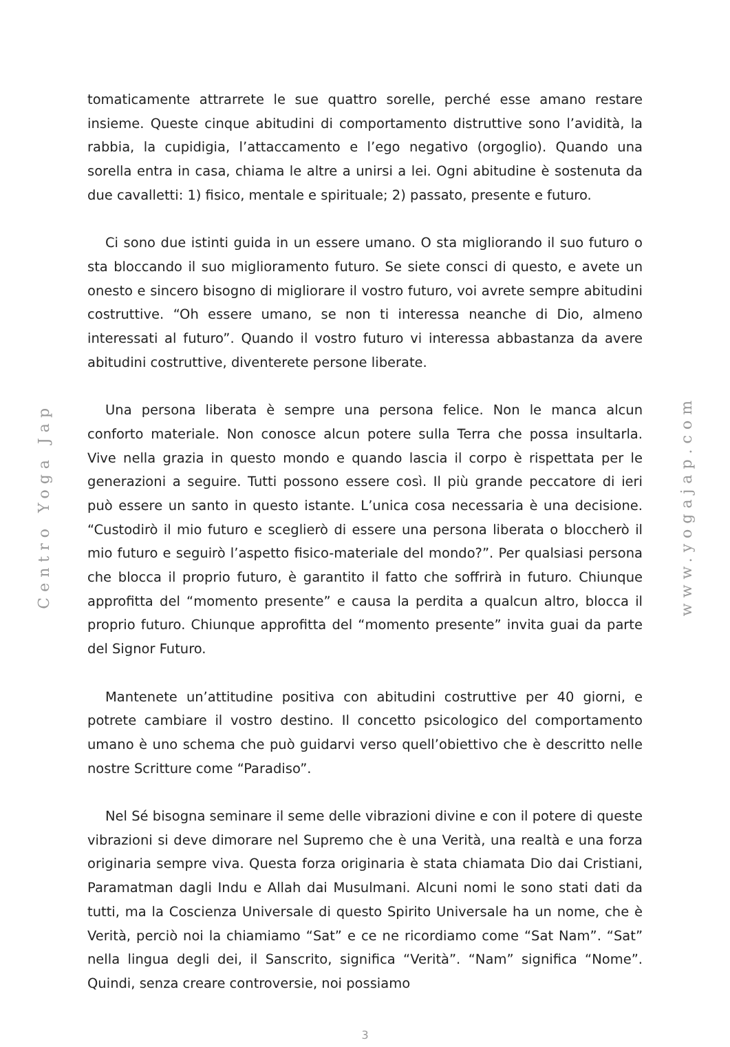Centro Yoga Jap
tomaticamente attrarrete le sue quattro sorelle, perché esse amano restare insieme. Queste cinque abitudini di comportamento distruttive sono l’avidità, la rabbia, la cupidigia, l’attaccamento e l’ego negativo (orgoglio). Quando una sorella entra in casa, chiama le altre a unirsi a lei. Ogni abitudine è sostenuta da due cavalletti: 1) fisico, mentale e spirituale; 2) passato, presente e futuro.
Ci sono due istinti guida in un essere umano. O sta migliorando il suo futuro o sta bloccando il suo miglioramento futuro. Se siete consci di questo, e avete un onesto e sincero bisogno di migliorare il vostro futuro, voi avrete sempre abitudini costruttive. “Oh essere umano, se non ti interessa neanche di Dio, almeno interessati al futuro”. Quando il vostro futuro vi interessa abbastanza da avere abitudini costruttive, diventerete persone liberate.
Una persona liberata è sempre una persona felice. Non le manca alcun conforto materiale. Non conosce alcun potere sulla Terra che possa insultarla. Vive nella grazia in questo mondo e quando lascia il corpo è rispettata per le generazioni a seguire. Tutti possono essere così. Il più grande peccatore di ieri può essere un santo in questo istante. L’unica cosa necessaria è una decisione. “Custodirò il mio futuro e sceglierò di essere una persona liberata o bloccherò il mio futuro e seguirò l’aspetto fisico-materiale del mondo?”. Per qualsiasi persona che blocca il proprio futuro, è garantito il fatto che soffrirà in futuro. Chiunque approfitta del “momento presente” e causa la perdita a qualcun altro, blocca il proprio futuro. Chiunque approfitta del “momento presente” invita guai da parte del Signor Futuro.
Mantenete un’attitudine positiva con abitudini costruttive per 40 giorni, e potrete cambiare il vostro destino. Il concetto psicologico del comportamento umano è uno schema che può guidarvi verso quell’obiettivo che è descritto nelle nostre Scritture come “Paradiso”.
Nel Sé bisogna seminare il seme delle vibrazioni divine e con il potere di queste vibrazioni si deve dimorare nel Supremo che è una Verità, una realtà e una forza originaria sempre viva. Questa forza originaria è stata chiamata Dio dai Cristiani, Paramatman dagli Indu e Allah dai Musulmani. Alcuni nomi le sono stati dati da tutti, ma la Coscienza Universale di questo Spirito Universale ha un nome, che è Verità, perciò noi la chiamiamo “Sat” e ce ne ricordiamo come “Sat Nam”. “Sat” nella lingua degli dei, il Sanscrito, significa “Verità”. “Nam” significa “Nome”. Quindi, senza creare controversie, noi possiamo
3
www.yogajap.com